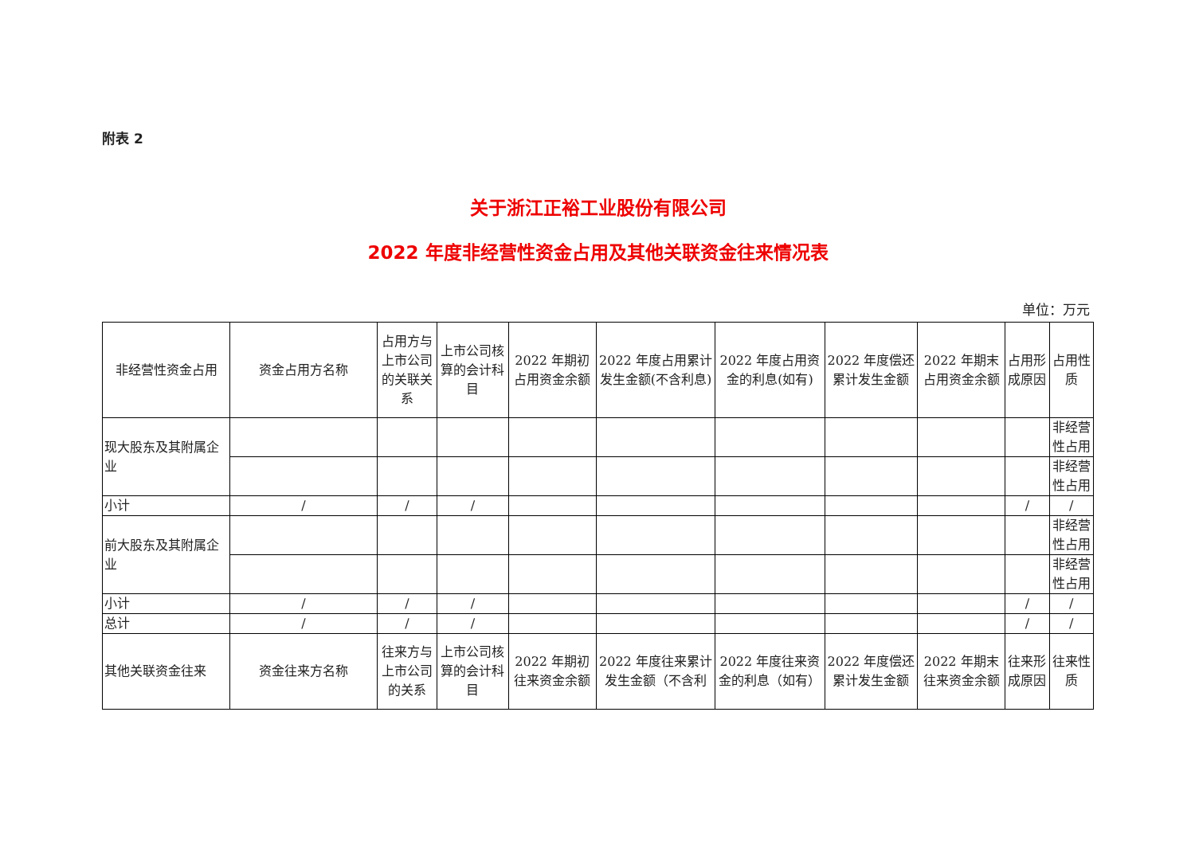附表 2
关于浙江正裕工业股份有限公司
2022 年度非经营性资金占用及其他关联资金往来情况表
单位：万元
| 非经营性资金占用 | 资金占用方名称 | 占用方与上市公司的关联关系 | 上市公司核算的会计科目 | 2022 年期初占用资金余额 | 2022 年度占用累计发生金额(不含利息) | 2022 年度占用资金的利息(如有) | 2022 年度偿还累计发生金额 | 2022 年期末占用资金余额 | 占用形成原因 | 占用性质 |
| 现大股东及其附属企业 | | | | | | | | | | 非经营性占用 |
| | | | | | | | | | | 非经营性占用 |
| 小计 | / | / | / | | | | | | / | / |
| 前大股东及其附属企业 | | | | | | | | | | 非经营性占用 |
| | | | | | | | | | | 非经营性占用 |
| 小计 | / | / | / | | | | | | / | / |
| 总计 | / | / | / | | | | | | / | / |
| 其他关联资金往来 | 资金往来方名称 | 往来方与上市公司的关系 | 上市公司核算的会计科目 | 2022 年期初往来资金余额 | 2022 年度往来累计发生金额（不含利 | 2022 年度往来资金的利息（如有） | 2022 年度偿还累计发生金额 | 2022 年期末往来资金余额 | 往来形成原因 | 往来性质 |